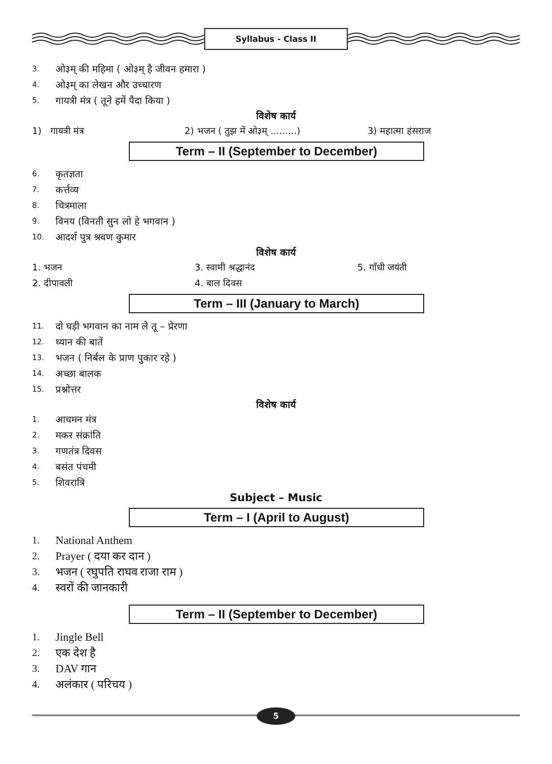Syllabus - Class II
3. ओ३म् की महिमा ( ओ३म् है जीवन हमारा )
4. ओ३म् का लेखन और उच्चारण
5. गायत्री मंत्र ( तूने हमें पैदा किया )
विशेष कार्य
1) गायत्री मंत्र 2) भजन ( तुझ में ओ३म् .........)
3) महात्मा हंसराज
Term – II (September to December)
6. कृतज्ञता
7. कर्त्तव्य
8. चित्रमाला
9. विनय (विनती सुन लो हे भगवान )
10. आदर्श पुत्र श्रवण कुमार
विशेष कार्य
1. भजन 3. स्वामी श्रद्धानंद 5. गाँधी जयंती
2. दीपावली 4. बाल दिवस
Term – III (January to March)
11. दो घड़ी भगवान का नाम ले तू – प्रेरणा
12. ध्यान की बातें
13. भजन ( निर्बल के प्राण पुकार रहे )
14. अच्छा बालक
15. प्रश्नोत्तर
विशेष कार्य
1. आचमन मंत्र
2. मकर संक्रांति
3. गणतंत्र दिवस
4. बसंत पंचमी
5. शिवरात्रि
Subject – Music
Term – I (April to August)
1. National Anthem
2. Prayer ( दया कर दान )
3. भजन ( रघुपति राघव राजा राम )
4. स्वरों की जानकारी
Term – II (September to December)
1. Jingle Bell
2. एक देश है
3. DAV गान
4. अलंकार ( परिचय )
5